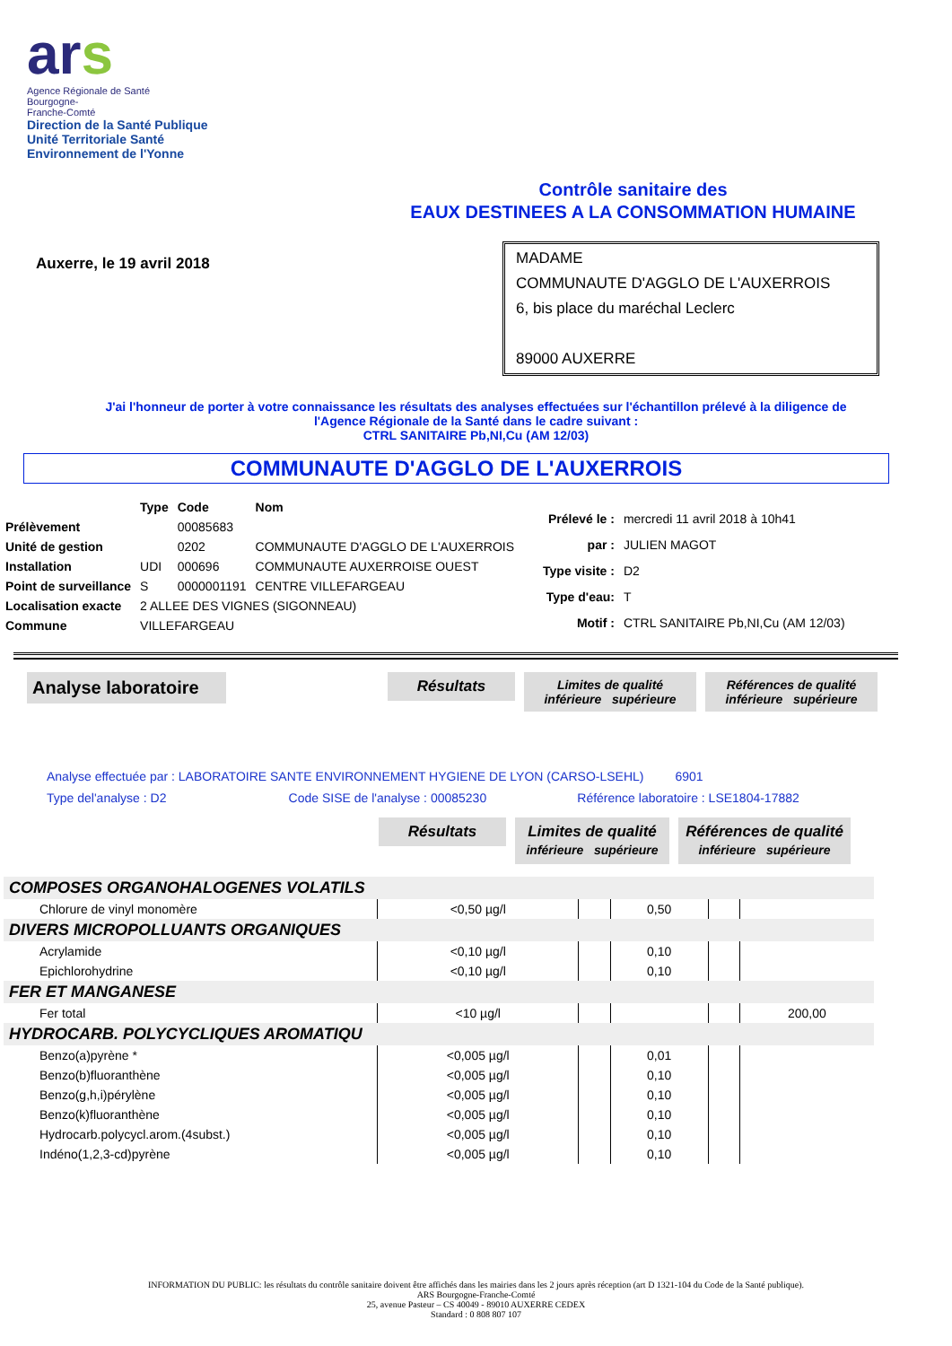ars
Agence Régionale de Santé
Bourgogne-
Franche-Comté
Direction de la Santé Publique
Unité Territoriale Santé
Environnement de l'Yonne
Contrôle sanitaire des
EAUX DESTINEES A LA CONSOMMATION HUMAINE
Auxerre, le 19 avril 2018
MADAME
COMMUNAUTE D'AGGLO DE L'AUXERROIS
6, bis place du maréchal Leclerc
89000 AUXERRE
J'ai l'honneur de porter à votre connaissance les résultats des analyses effectuées sur l'échantillon prélevé à la diligence de
l'Agence Régionale de la Santé dans le cadre suivant :
CTRL SANITAIRE Pb,NI,Cu (AM 12/03)
COMMUNAUTE D'AGGLO DE L'AUXERROIS
| | Type | Code | Nom |
| Prélèvement | | 00085683 | |
| Unité de gestion | | 0202 | COMMUNAUTE D'AGGLO DE L'AUXERROIS |
| Installation | UDI | 000696 | COMMUNAUTE AUXERROISE OUEST |
| Point de surveillance | S | 0000001191 | CENTRE VILLEFARGEAU |
| Localisation exacte | 2 ALLEE DES VIGNES (SIGONNEAU) | | |
| Commune | VILLEFARGEAU | | |
| Prélevé le : | mercredi 11 avril 2018 à 10h41 |
| par : | JULIEN MAGOT |
| Type visite : | D2 |
| Type d'eau: | T |
| Motif : | CTRL SANITAIRE Pb,NI,Cu (AM 12/03) |
Analyse laboratoire
Résultats
Limites de qualité
inférieure supérieure
Références de qualité
inférieure supérieure
Analyse effectuée par : LABORATOIRE SANTE ENVIRONNEMENT HYGIENE DE LYON (CARSO-LSEHL) 6901
Type del'analyse : D2 Code SISE de l'analyse : 00085230 Référence laboratoire : LSE1804-17882
Résultats Limites de qualité
inférieure supérieure
Références de qualité
inférieure supérieure
| COMPOSES ORGANOHALOGENES VOLATILS | | | | | |
| Chlorure de vinyl monomère | <0,50 µg/l | | 0,50 | | |
| DIVERS MICROPOLLUANTS ORGANIQUES | | | | | |
| Acrylamide | <0,10 µg/l | | 0,10 | | |
| Epichlorohydrine | <0,10 µg/l | | 0,10 | | |
| FER ET MANGANESE | | | | | |
| Fer total | <10 µg/l | | | | 200,00 |
| HYDROCARB. POLYCYCLIQUES AROMATIQU | | | | | |
| Benzo(a)pyrène * | <0,005 µg/l | | 0,01 | | |
| Benzo(b)fluoranthène | <0,005 µg/l | | 0,10 | | |
| Benzo(g,h,i)pérylène | <0,005 µg/l | | 0,10 | | |
| Benzo(k)fluoranthène | <0,005 µg/l | | 0,10 | | |
| Hydrocarb.polycycl.arom.(4subst.) | <0,005 µg/l | | 0,10 | | |
| Indéno(1,2,3-cd)pyrène | <0,005 µg/l | | 0,10 | | |
INFORMATION DU PUBLIC: les résultats du contrôle sanitaire doivent être affichés dans les mairies dans les 2 jours après réception (art D 1321-104 du Code de la Santé publique).
ARS Bourgogne-Franche-Comté
25, avenue Pasteur – CS 40049 - 89010 AUXERRE CEDEX
Standard : 0 808 807 107